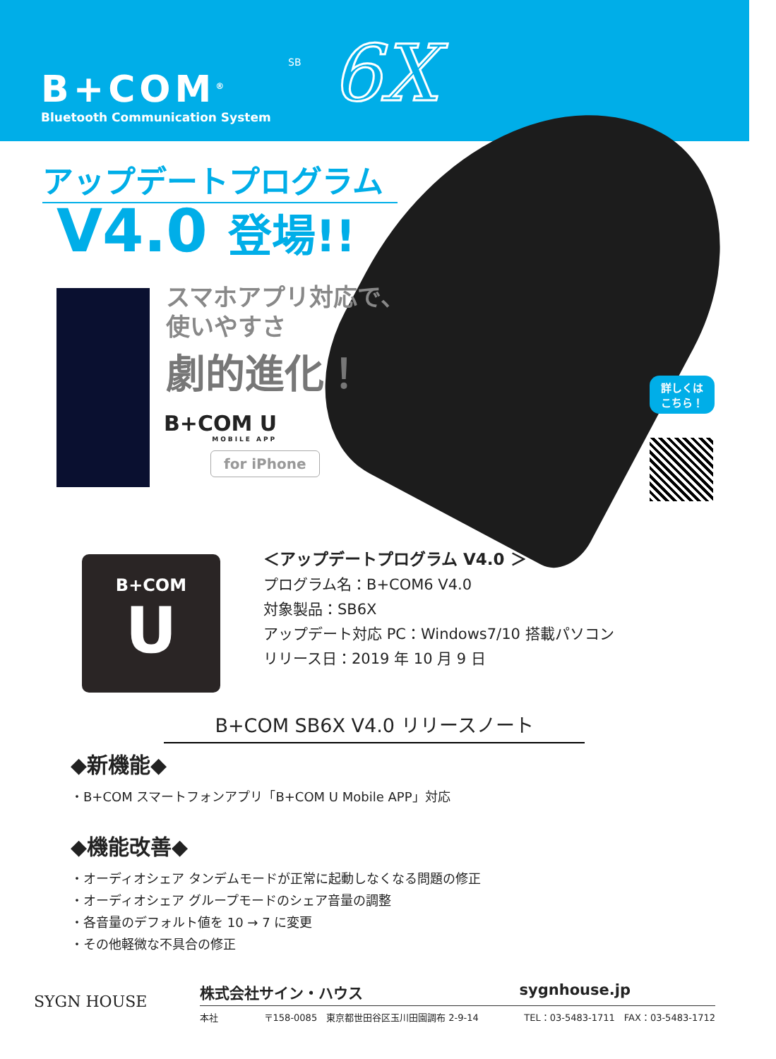SB
B+COM<sup>®</sup>
Bluetooth Communication System
6X
アップデートプログラム
V4.0 登場!!
スマホアプリ対応で、
使いやすさ
劇的進化！
B+COM U
MOBILE APP
for iPhone
詳しくは
こちら！
B+COM
U
＜アップデートプログラム V4.0 ＞
プログラム名：B+COM6 V4.0
対象製品：SB6X
アップデート対応 PC：Windows7/10 搭載パソコン
リリース日：2019 年 10 月 9 日
B+COM SB6X V4.0 リリースノート
◆新機能◆
・B+COM スマートフォンアプリ「B+COM U Mobile APP」対応
◆機能改善◆
・オーディオシェア タンデムモードが正常に起動しなくなる問題の修正
・オーディオシェア グループモードのシェア音量の調整
・各音量のデフォルト値を 10 → 7 に変更
・その他軽微な不具合の修正
SYGN HOUSE
株式会社サイン・ハウス sygnhouse.jp
本社 〒158-0085　東京都世田谷区玉川田園調布 2-9-14 TEL：03-5483-1711　FAX：03-5483-1712